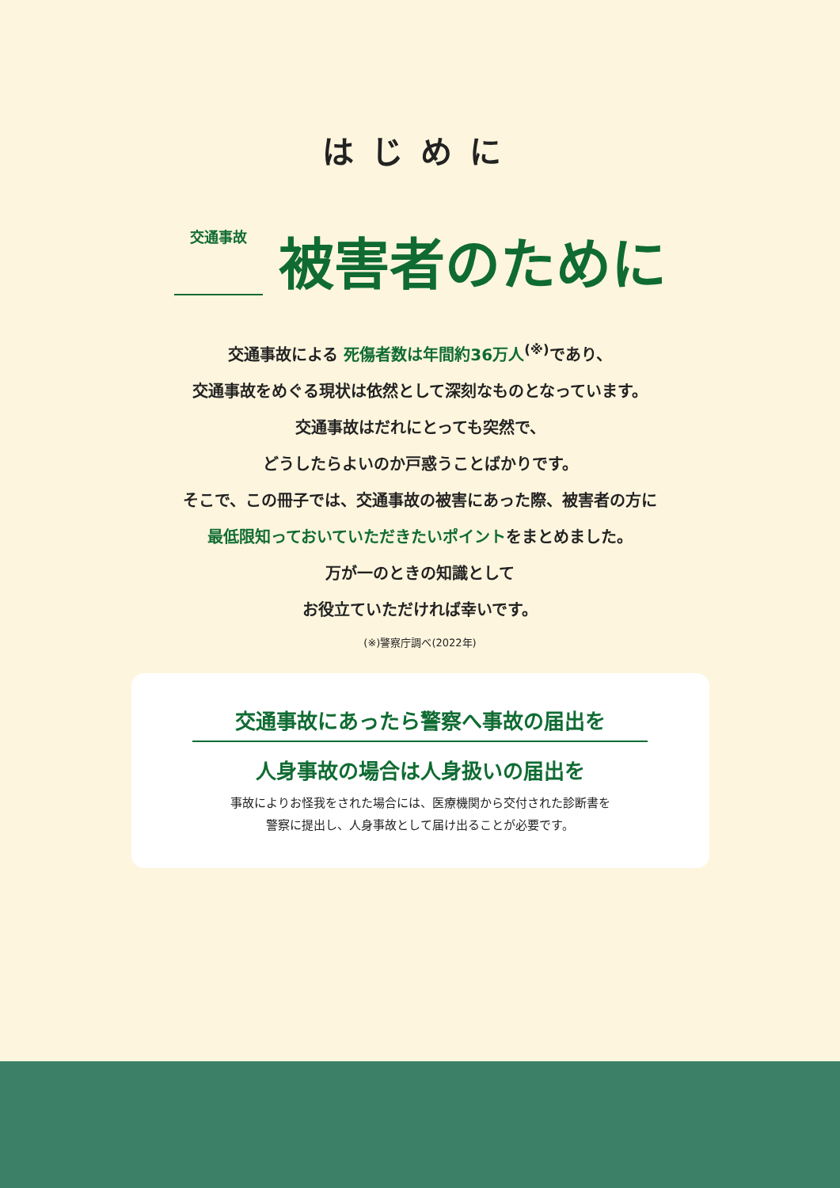はじめに
交通事故 被害者のために
交通事故による 死傷者数は年間約36万人<sup>(※)</sup>であり、
交通事故をめぐる現状は依然として深刻なものとなっています。
交通事故はだれにとっても突然で、
どうしたらよいのか戸惑うことばかりです。
そこで、この冊子では、交通事故の被害にあった際、被害者の方に
最低限知っておいていただきたいポイントをまとめました。
万が一のときの知識として
お役立ていただければ幸いです。
(※)警察庁調べ(2022年)
交通事故にあったら警察へ事故の届出を
人身事故の場合は人身扱いの届出を
事故によりお怪我をされた場合には、医療機関から交付された診断書を
警察に提出し、人身事故として届け出ることが必要です。